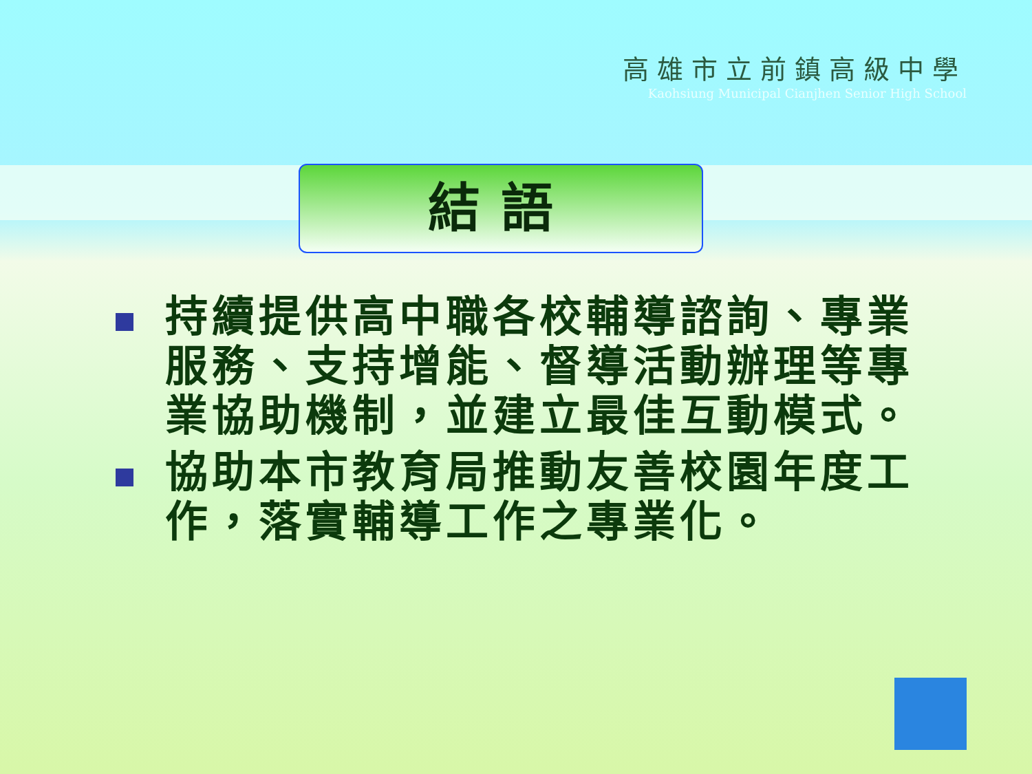高雄市立前鎮高級中學
Kaohsiung Municipal Cianjhen Senior High School
結語
持續提供高中職各校輔導諮詢、專業服務、支持增能、督導活動辦理等專業協助機制，並建立最佳互動模式。
協助本市教育局推動友善校園年度工作，落實輔導工作之專業化。